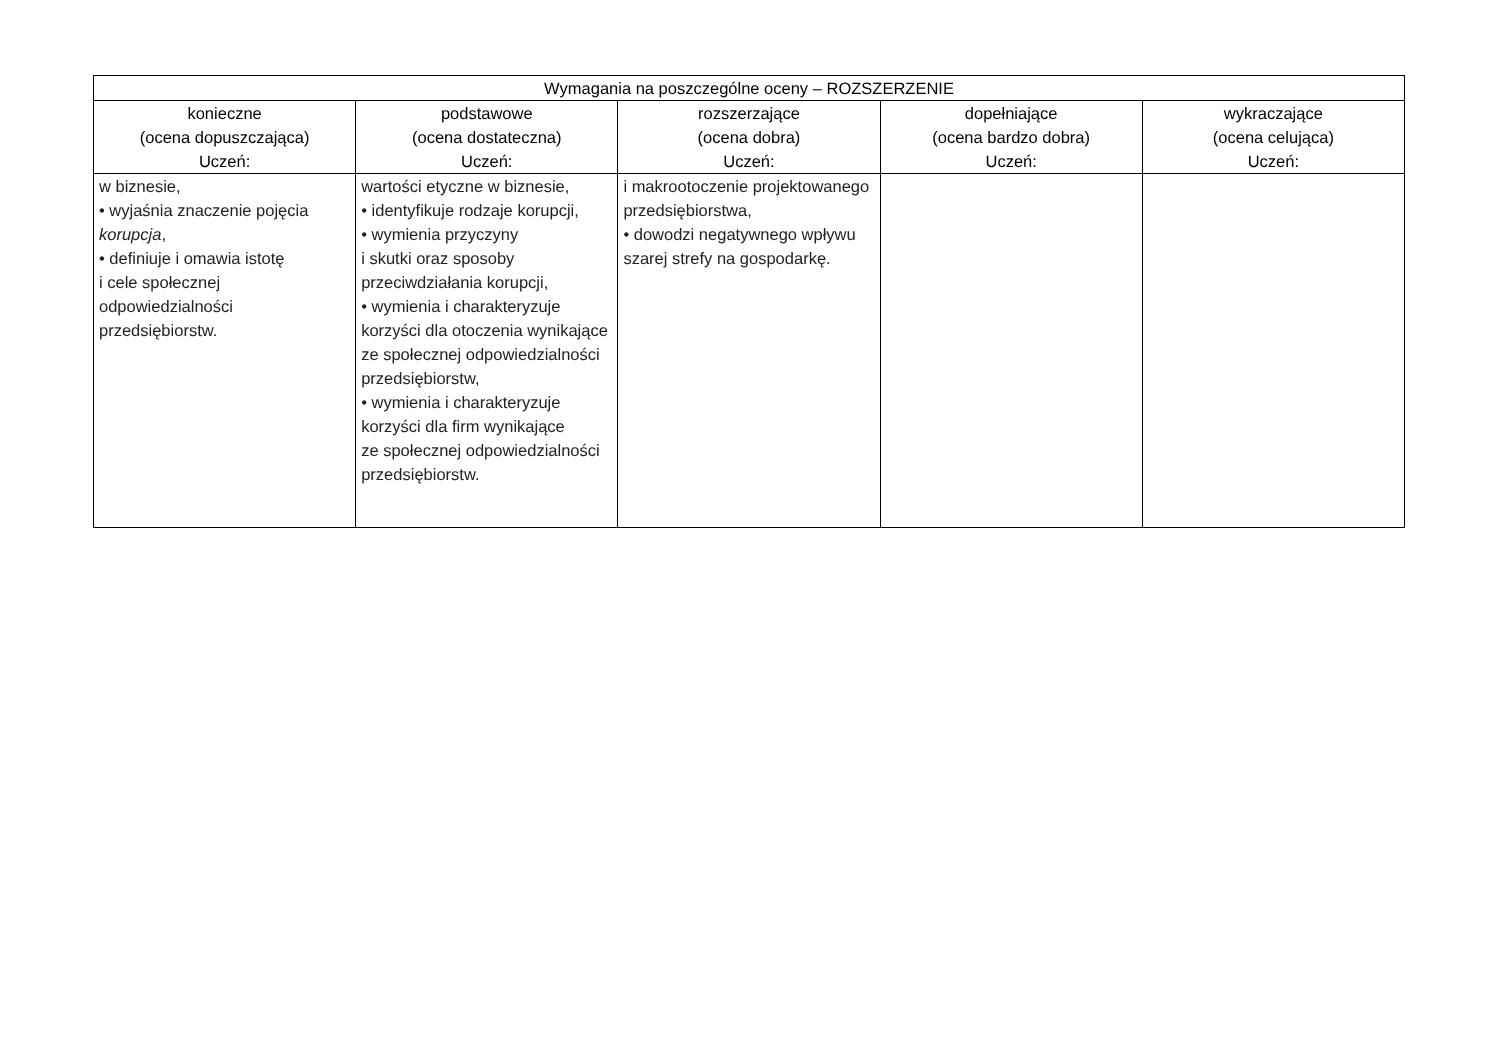| Wymagania na poszczególne oceny – ROZSZERZENIE | | | | |
| --- | --- | --- | --- | --- |
| konieczne (ocena dopuszczająca) Uczeń: | podstawowe (ocena dostateczna) Uczeń: | rozszerzające (ocena dobra) Uczeń: | dopełniające (ocena bardzo dobra) Uczeń: | wykraczające (ocena celująca) Uczeń: |
| w biznesie, • wyjaśnia znaczenie pojęcia korupcja , • definiuje i omawia istotę i cele społecznej odpowiedzialności przedsiębiorstw. | wartości etyczne w biznesie, • identyfikuje rodzaje korupcji, • wymienia przyczyny i skutki oraz sposoby przeciwdziałania korupcji, • wymienia i charakteryzuje korzyści dla otoczenia wynikające ze społecznej odpowiedzialności przedsiębiorstw, • wymienia i charakteryzuje korzyści dla firm wynikające ze społecznej odpowiedzialności przedsiębiorstw. | i makrootoczenie projektowanego przedsiębiorstwa, • dowodzi negatywnego wpływu szarej strefy na gospodarkę. | | |